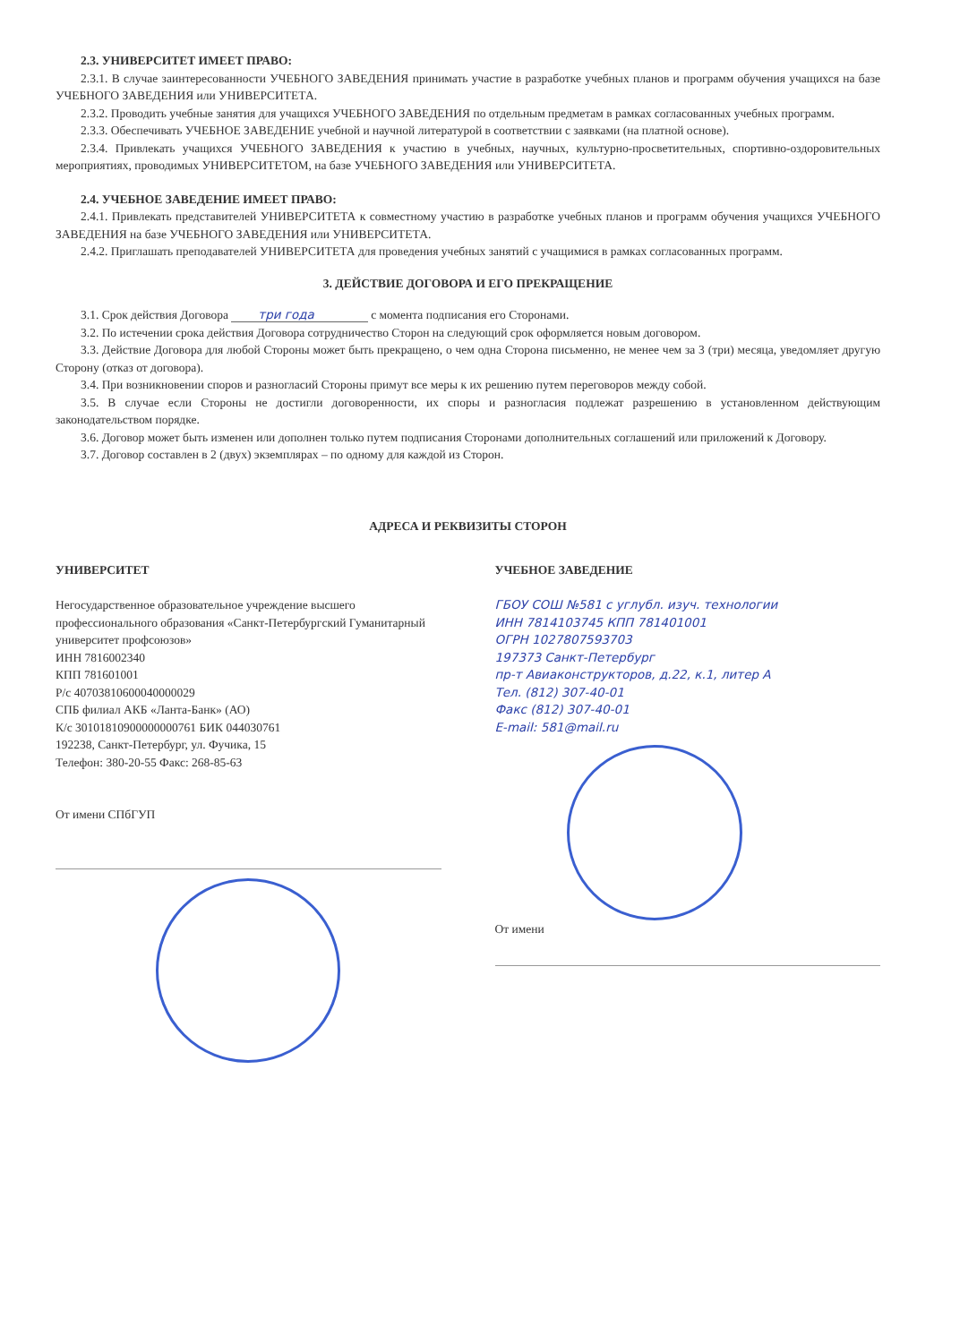2.3. УНИВЕРСИТЕТ ИМЕЕТ ПРАВО:
2.3.1. В случае заинтересованности УЧЕБНОГО ЗАВЕДЕНИЯ принимать участие в разработке учебных планов и программ обучения учащихся на базе УЧЕБНОГО ЗАВЕДЕНИЯ или УНИВЕРСИТЕТА.
2.3.2. Проводить учебные занятия для учащихся УЧЕБНОГО ЗАВЕДЕНИЯ по отдельным предметам в рамках согласованных учебных программ.
2.3.3. Обеспечивать УЧЕБНОЕ ЗАВЕДЕНИЕ учебной и научной литературой в соответствии с заявками (на платной основе).
2.3.4. Привлекать учащихся УЧЕБНОГО ЗАВЕДЕНИЯ к участию в учебных, научных, культурно-просветительных, спортивно-оздоровительных мероприятиях, проводимых УНИВЕРСИТЕТОМ, на базе УЧЕБНОГО ЗАВЕДЕНИЯ или УНИВЕРСИТЕТА.
2.4. УЧЕБНОЕ ЗАВЕДЕНИЕ ИМЕЕТ ПРАВО:
2.4.1. Привлекать представителей УНИВЕРСИТЕТА к совместному участию в разработке учебных планов и программ обучения учащихся УЧЕБНОГО ЗАВЕДЕНИЯ на базе УЧЕБНОГО ЗАВЕДЕНИЯ или УНИВЕРСИТЕТА.
2.4.2. Приглашать преподавателей УНИВЕРСИТЕТА для проведения учебных занятий с учащимися в рамках согласованных программ.
3. ДЕЙСТВИЕ ДОГОВОРА И ЕГО ПРЕКРАЩЕНИЕ
3.1. Срок действия Договора три года с момента подписания его Сторонами.
3.2. По истечении срока действия Договора сотрудничество Сторон на следующий срок оформляется новым договором.
3.3. Действие Договора для любой Стороны может быть прекращено, о чем одна Сторона письменно, не менее чем за 3 (три) месяца, уведомляет другую Сторону (отказ от договора).
3.4. При возникновении споров и разногласий Стороны примут все меры к их решению путем переговоров между собой.
3.5. В случае если Стороны не достигли договоренности, их споры и разногласия подлежат разрешению в установленном действующим законодательством порядке.
3.6. Договор может быть изменен или дополнен только путем подписания Сторонами дополнительных соглашений или приложений к Договору.
3.7. Договор составлен в 2 (двух) экземплярах – по одному для каждой из Сторон.
АДРЕСА И РЕКВИЗИТЫ СТОРОН
УНИВЕРСИТЕТ
Негосударственное образовательное учреждение высшего профессионального образования «Санкт-Петербургский Гуманитарный университет профсоюзов»
ИНН 7816002340
КПП 781601001
Р/с 40703810600040000029
СПБ филиал АКБ «Ланта-Банк» (АО)
К/с 30101810900000000761 БИК 044030761
192238, Санкт-Петербург, ул. Фучика, 15
Телефон: 380-20-55 Факс: 268-85-63
От имени СПбГУП
УЧЕБНОЕ ЗАВЕДЕНИЕ
ГБОУ СОШ №581 с углубл. изуч. технологии
ИНН 7814103745 КПП 781401001
ОГРН 1027807593703
197373 Санкт-Петербург
пр-т Авиаконструкторов, д.22, к.1, литер А
Тел. (812) 307-40-01
Факс (812) 307-40-01
E-mail: 581@mail.ru
От имени